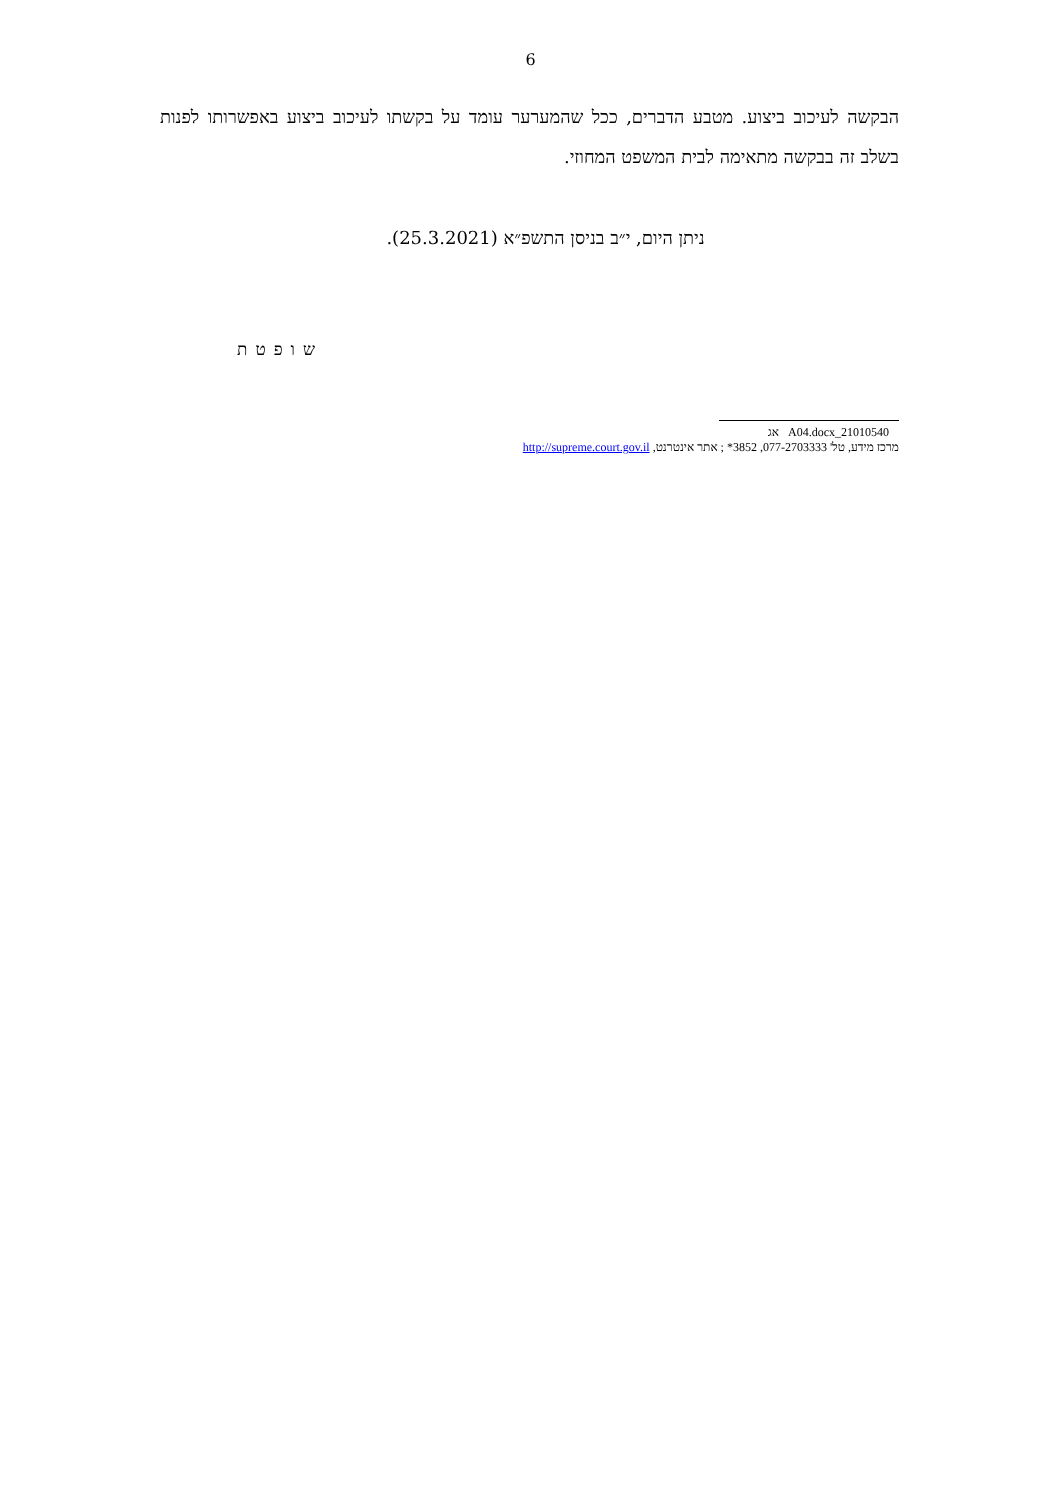6
הבקשה לעיכוב ביצוע. מטבע הדברים, ככל שהמערער עומד על בקשתו לעיכוב ביצוע באפשרותו לפנות בשלב זה בבקשה מתאימה לבית המשפט המחוזי.
ניתן היום, י״ב בניסן התשפ״א (25.3.2021).
שופטת
21010540_A04.docx אג
מרכז מידע, טל' 077-2703333, 3852* ; אתר אינטרנט, http://supreme.court.gov.il